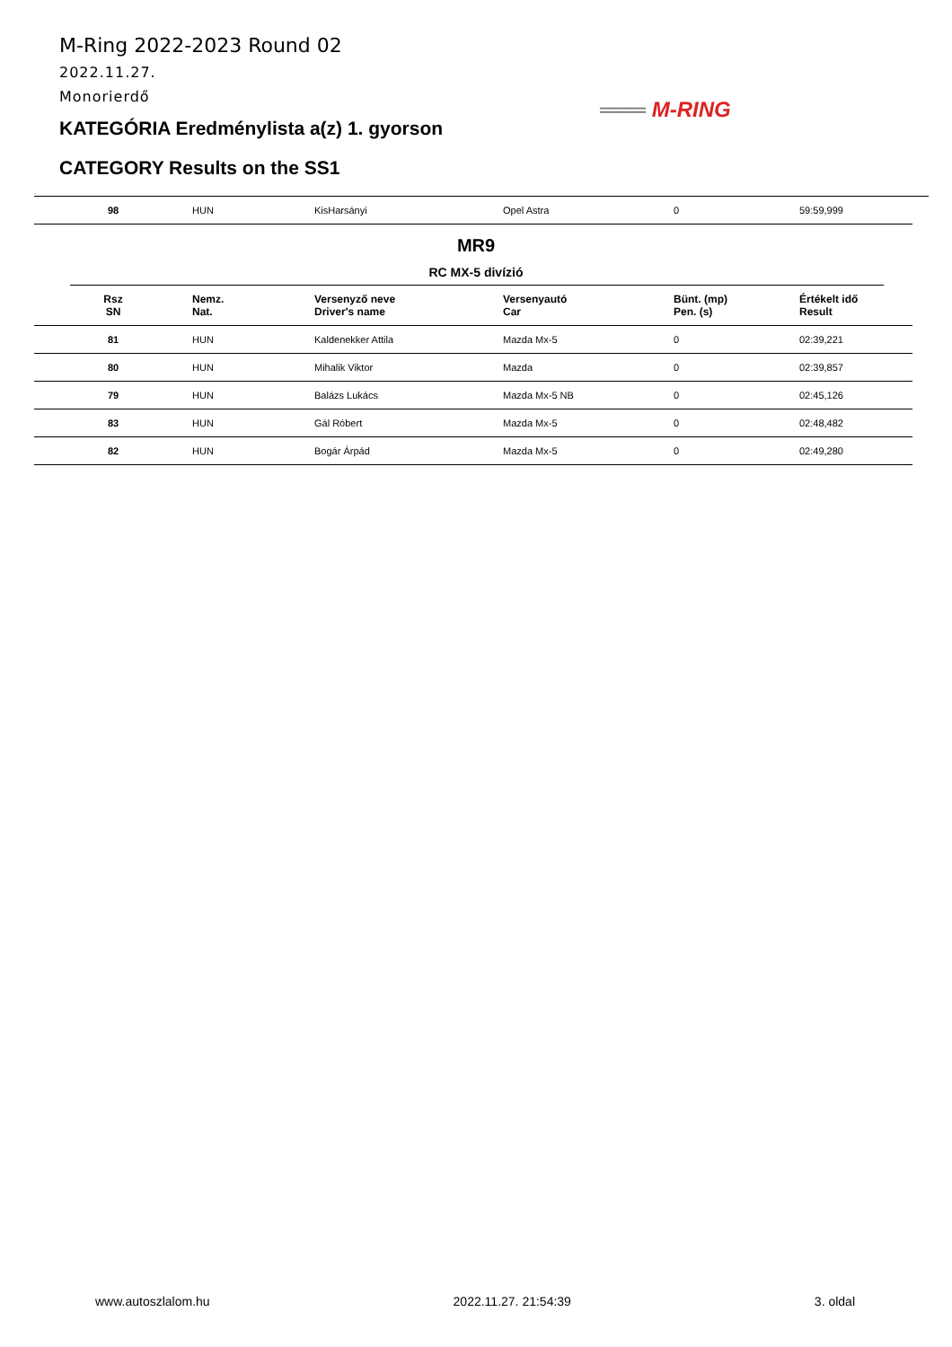M-Ring 2022-2023 Round 02
2022.11.27.
Monorierdő
KATEGÓRIA Eredménylista a(z) 1. gyorson
CATEGORY Results on the SS1
═══ M-RING
.
| 98 | HUN | KisHarsányi | Opel Astra | 0 | 59:59,999 |
MR9
RC MX-5 divízió
| Rsz SN | Nemz. Nat. | Versenyző neve Driver's name | Versenyautó Car | Bünt. (mp) Pen. (s) | Értékelt idő Result |
| --- | --- | --- | --- | --- | --- |
| 81 | HUN | Kaldenekker Attila | Mazda Mx-5 | 0 | 02:39,221 |
| 80 | HUN | Mihalik Viktor | Mazda | 0 | 02:39,857 |
| 79 | HUN | Balázs Lukács | Mazda Mx-5 NB | 0 | 02:45,126 |
| 83 | HUN | Gál Róbert | Mazda Mx-5 | 0 | 02:48,482 |
| 82 | HUN | Bogár Árpád | Mazda Mx-5 | 0 | 02:49,280 |
www.autoszlalom.hu 2022.11.27. 21:54:39 3. oldal